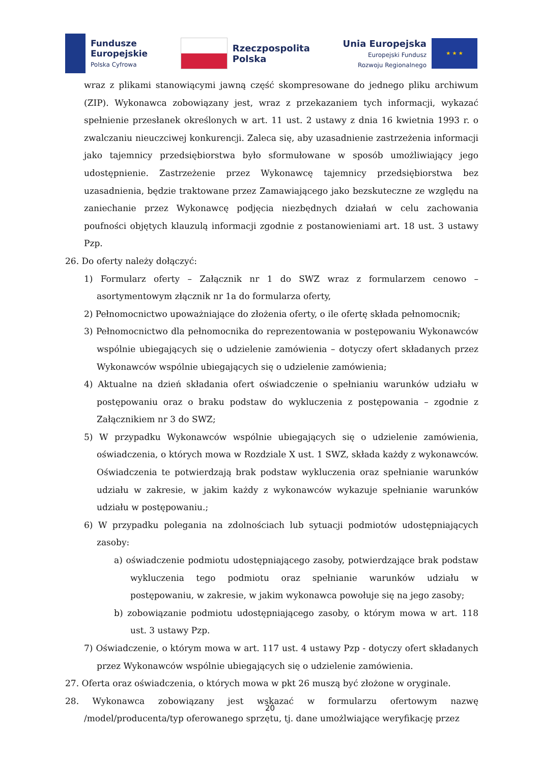Fundusze
Europejskie
Polska Cyfrowa
Rzeczpospolita
Polska
Unia Europejska
Europejski Fundusz
Rozwoju Regionalnego
★ ★ ★
wraz z plikami stanowiącymi jawną część skompresowane do jednego pliku archiwum (ZIP). Wykonawca zobowiązany jest, wraz z przekazaniem tych informacji, wykazać spełnienie przesłanek określonych w art. 11 ust. 2 ustawy z dnia 16 kwietnia 1993 r. o zwalczaniu nieuczciwej konkurencji. Zaleca się, aby uzasadnienie zastrzeżenia informacji jako tajemnicy przedsiębiorstwa było sformułowane w sposób umożliwiający jego udostępnienie. Zastrzeżenie przez Wykonawcę tajemnicy przedsiębiorstwa bez uzasadnienia, będzie traktowane przez Zamawiającego jako bezskuteczne ze względu na zaniechanie przez Wykonawcę podjęcia niezbędnych działań w celu zachowania poufności objętych klauzulą informacji zgodnie z postanowieniami art. 18 ust. 3 ustawy Pzp.
26. Do oferty należy dołączyć:
1) Formularz oferty – Załącznik nr 1 do SWZ wraz z formularzem cenowo – asortymentowym złącznik nr 1a do formularza oferty,
2) Pełnomocnictwo upoważniające do złożenia oferty, o ile ofertę składa pełnomocnik;
3) Pełnomocnictwo dla pełnomocnika do reprezentowania w postępowaniu Wykonawców wspólnie ubiegających się o udzielenie zamówienia – dotyczy ofert składanych przez Wykonawców wspólnie ubiegających się o udzielenie zamówienia;
4) Aktualne na dzień składania ofert oświadczenie o spełnianiu warunków udziału w postępowaniu oraz o braku podstaw do wykluczenia z postępowania – zgodnie z Załącznikiem nr 3 do SWZ;
5) W przypadku Wykonawców wspólnie ubiegających się o udzielenie zamówienia, oświadczenia, o których mowa w Rozdziale X ust. 1 SWZ, składa każdy z wykonawców. Oświadczenia te potwierdzają brak podstaw wykluczenia oraz spełnianie warunków udziału w zakresie, w jakim każdy z wykonawców wykazuje spełnianie warunków udziału w postępowaniu.;
6) W przypadku polegania na zdolnościach lub sytuacji podmiotów udostępniających zasoby:
a) oświadczenie podmiotu udostępniającego zasoby, potwierdzające brak podstaw wykluczenia tego podmiotu oraz spełnianie warunków udziału w postępowaniu, w zakresie, w jakim wykonawca powołuje się na jego zasoby;
b) zobowiązanie podmiotu udostępniającego zasoby, o którym mowa w art. 118 ust. 3 ustawy Pzp.
7) Oświadczenie, o którym mowa w art. 117 ust. 4 ustawy Pzp - dotyczy ofert składanych przez Wykonawców wspólnie ubiegających się o udzielenie zamówienia.
27. Oferta oraz oświadczenia, o których mowa w pkt 26 muszą być złożone w oryginale.
28. Wykonawca zobowiązany jest wskazać w formularzu ofertowym nazwę /model/producenta/typ oferowanego sprzętu, tj. dane umożlwiające weryfikację przez
20